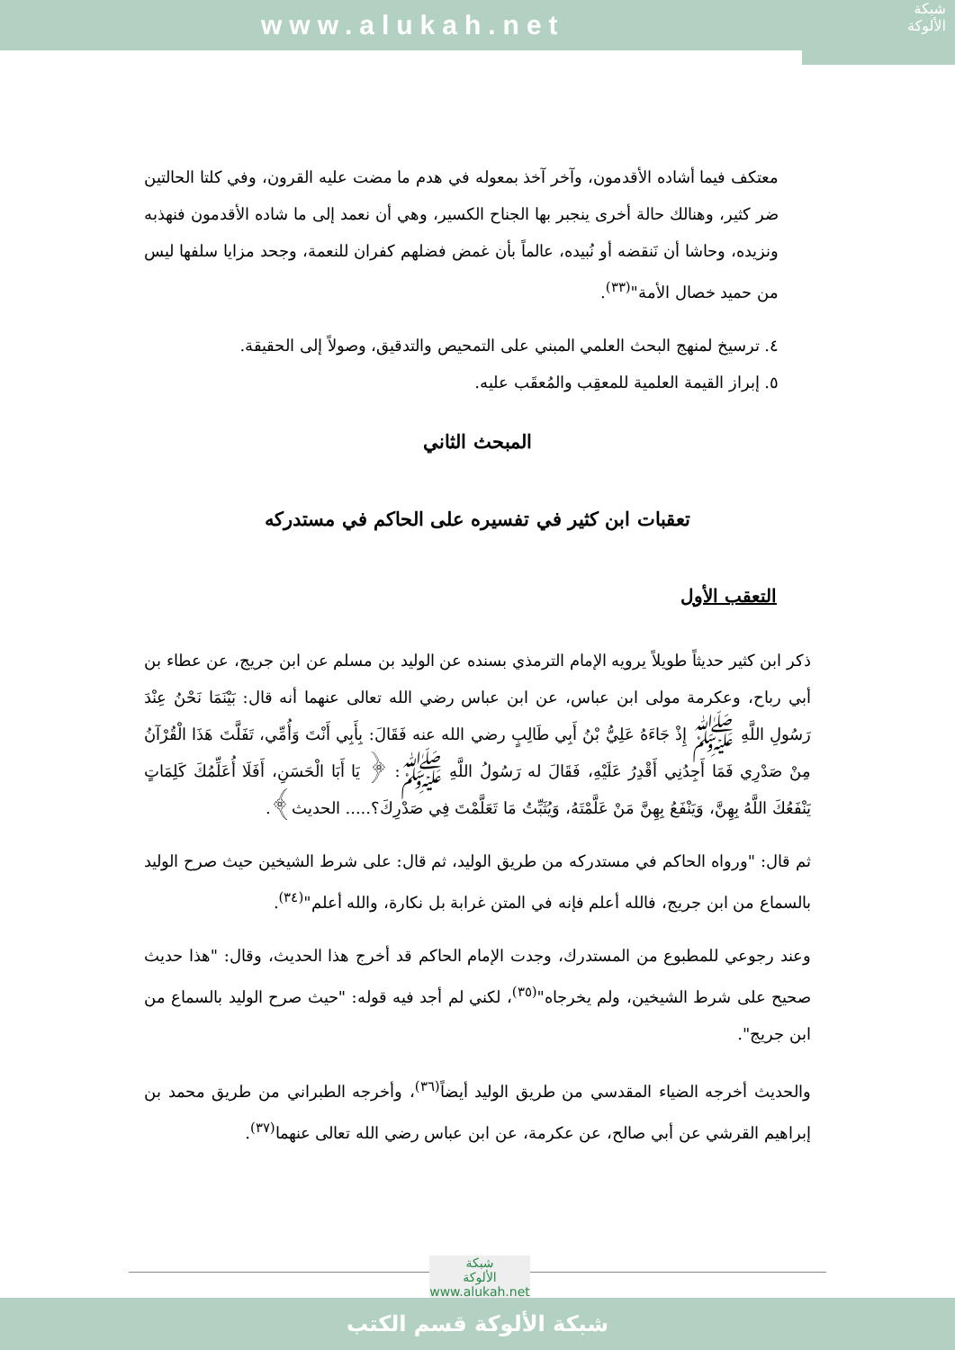www.alukah.net
شبكة
الألوكة
معتكف فيما أشاده الأقدمون، وآخر آخذ بمعوله في هدم ما مضت عليه القرون، وفي كلتا الحالتين ضر كثير، وهنالك حالة أخرى ينجبر بها الجناح الكسير، وهي أن نعمد إلى ما شاده الأقدمون فنهذبه ونزيده، وحاشا أن نَنقضه أو نُبيده، عالماً بأن غمض فضلهم كفران للنعمة، وجحد مزايا سلفها ليس من حميد خصال الأمة"<sup>(٣٣)</sup>.
٤. ترسيخ لمنهج البحث العلمي المبني على التمحيص والتدقيق، وصولاً إلى الحقيقة.
٥. إبراز القيمة العلمية للمعقِب والمُعقَب عليه.
المبحث الثاني
تعقبات ابن كثير في تفسيره على الحاكم في مستدركه
التعقب الأول
ذكر ابن كثير حديثاً طويلاً يرويه الإمام الترمذي بسنده عن الوليد بن مسلم عن ابن جريج، عن عطاء بن أبي رباح، وعكرمة مولى ابن عباس، عن ابن عباس رضي الله تعالى عنهما أنه قال: بَيْنَمَا نَحْنُ عِنْدَ رَسُولِ اللَّهِ ﷺ إِذْ جَاءَهُ عَلِيُّ بْنُ أَبِي طَالِبٍ رضي الله عنه فَقَالَ: بِأَبِي أَنْتَ وَأُمِّي، تَفَلَّتَ هَذَا الْقُرْآنُ مِنْ صَدْرِي فَمَا أَجِدُنِي أَقْدِرُ عَلَيْهِ، فَقَالَ له رَسُولُ اللَّهِ ﷺ: ﴿ يَا أَبَا الْحَسَنِ، أَفَلَا أُعَلِّمُكَ كَلِمَاتٍ يَنْفَعُكَ اللَّهُ بِهِنَّ، وَيَنْفَعُ بِهِنَّ مَنْ عَلَّمْتَهُ، وَيُثَبِّتُ مَا تَعَلَّمْتَ فِي صَدْرِكَ؟..... الحديث﴾.
ثم قال: "ورواه الحاكم في مستدركه من طريق الوليد، ثم قال: على شرط الشيخين حيث صرح الوليد بالسماع من ابن جريج، فالله أعلم فإنه في المتن غرابة بل نكارة، والله أعلم"<sup>(٣٤)</sup>.
وعند رجوعي للمطبوع من المستدرك، وجدت الإمام الحاكم قد أخرج هذا الحديث، وقال: "هذا حديث صحيح على شرط الشيخين، ولم يخرجاه"<sup>(٣٥)</sup>، لكني لم أجد فيه قوله: "حيث صرح الوليد بالسماع من ابن جريج".
والحديث أخرجه الضياء المقدسي من طريق الوليد أيضاً<sup>(٣٦)</sup>، وأخرجه الطبراني من طريق محمد بن إبراهيم القرشي عن أبي صالح، عن عكرمة، عن ابن عباس رضي الله تعالى عنهما<sup>(٣٧)</sup>.
شبكة
الألوكة
www.alukah.net
شبكة الألوكة قسم الكتب